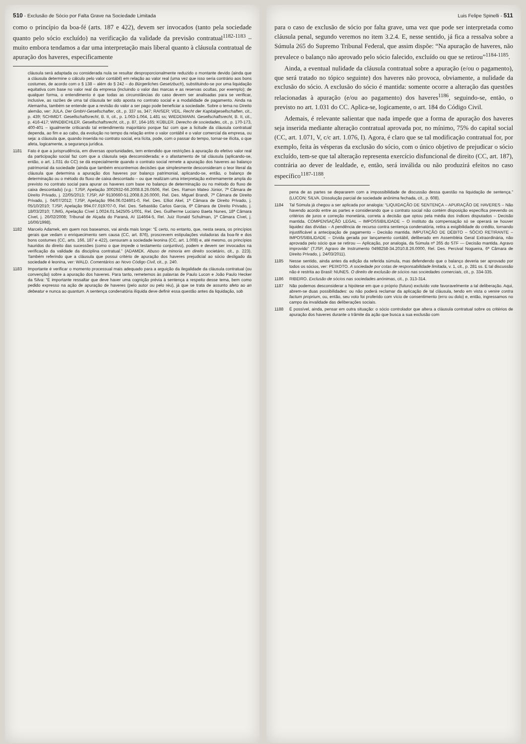510 - Exclusão de Sócio por Falta Grave na Sociedade Limitada
como o princípio da boa-fé (arts. 187 e 422), devem ser invocados (tanto pela sociedade quanto pelo sócio excluído) na verificação da validade da previsão contratual<sup>1182-1183</sup> – muito embora tendamos a dar uma interpretação mais liberal quanto à cláusula contratual de apuração dos haveres, especificamente
cláusula será adaptada ou considerada nula se resultar desproporcionalmente reduzido o montante devido (ainda que a cláusula determine o cálculo pelo valor contábil) em relação ao valor real (uma vez que isso seria contrário aos bons costumes, de acordo com o § 138 – além do § 242 – do Bürgerliches Gesetzbuch), substituindo-se por uma liquidação equitativa com base no valor real da empresa (incluindo o valor das marcas e as reservas ocultas, por exemplo); de qualquer forma, o entendimento é que todas as circunstâncias do caso devem ser analisadas para se verificar, inclusive, as razões de uma tal cláusula ter sido aposta no contrato social e a modalidade de pagamento. Ainda na Alemanha, também se entende que a revisão do valor a ser pago pode beneficiar a sociedade. Sobre o tema no Direito alemão, ver: JULA. Der GmbH-Gesellschafter, cit., p. 337 ss, 347; RAISER; VEIL. Recht der Kapitalgesellschaften, cit., p. 439; SCHMIDT. Gesellschaftsrecht, B. II, cit., p. 1.063-1.064, 1.481 ss; WIEDEMANN. Gesellschaftsrecht, B. II, cit., p. 416-417; WINDBICHLER. Gesellschaftsrecht, cit., p. 87, 164-165; KÜBLER. Derecho de sociedades, cit., p. 170-173, 400-401 – igualmente criticando tal entendimento majoritário porque faz com que a licitude da cláusula contratual dependa, ao fim e ao cabo, da evolução no tempo da relação entre o valor contábil e o valor comercial da empresa, ou seja: a cláusula que, quando inserida no contrato social, era lícita, pode, com o passar do tempo, tornar-se ilícita, o que afeta, logicamente, a segurança jurídica.
1181 Fato é que a jurisprudência, em diversas oportunidades, tem entendido que restrições à apuração do efetivo valor real da participação social faz com que a cláusula seja desconsiderada; e o afastamento de tal cláusula (aplicando-se, então, o art. 1.031 do CC) se dá especialmente quando o contrato social remete a apuração dos haveres ao balanço patrimonial da sociedade (ainda que também encontremos decisões que simplesmente desconsideram o teor literal da cláusula que determina a apuração dos haveres por balanço patrimonial, aplicando-se, então, o balanço de determinação ou o método do fluxo de caixa descontado – ou que realizam uma interpretação extremamente ampla do previsto no contrato social para apurar os haveres com base no balanço de determinação ou no método do fluxo de caixa descontado) (v.g.: TJSP, Apelação 3002932-66.2008.8.26.0506, Rel. Des. Ramon Mateo Júnior, 7ª Câmara de Direito Privado, j. 22/05/2013; TJSP, AP 9130660-51.2008.8.26.0000, Rel. Des. Miguel Brandi, 7ª Câmara de Direito Privado, j. 04/07/2012; TJSP, Apelação 994.06.024601-0, Rel. Des. Elliot Akel, 1ª Câmara de Direito Privado, j. 05/10/2010; TJSP, Apelação 994.07.019707-0, Rel. Des. Sebastião Carlos Garcia, 6ª Câmara de Direito Privado, j. 18/03/2010; TJMG, Apelação Cível 1.0024.01.542505-1/001, Rel. Des. Guilherme Luciano Baeta Nunes, 18ª Câmara Cível, j. 26/02/2008; Tribunal de Alçada do Paraná, AI 114664-5, Rel. Juiz Ronald Schulman, 1ª Câmara Cível, j. 16/06/1998).
1182 Marcelo Adamek, em quem nos baseamos, vai ainda mais longe: “É certo, no entanto, que, nesta seara, os princípios gerais que vedam o enriquecimento sem causa (CC, art. 876), proscrevem estipulações violadoras da boa-fé e dos bons costumes (CC, arts. 166, 187 e 422), censuram a sociedade leonina (CC, art. 1.008) e, até mesmo, os princípios hauridos do direito das sucessões (como o que impede o testamento conjuntivo), podem e devem ser invocados na verificação da validade da disciplina contratual.” (ADAMEK. Abuso de minoria em direito societário, cit., p. 223). Também referindo que a cláusula que possui critério de apuração dos haveres prejudicial ao sócio desligado da sociedade é leonina, ver: WALD. Comentários ao Novo Código Civil, cit., p. 240.
1183 Importante é verificar o momento processual mais adequado para a arguição da ilegalidade da cláusula contratual (ou convenção) sobre a apuração dos haveres. Para tanto, remetemos às palavras de Paulo Lucon e João Paulo Hecker da Silva: “É importante ressaltar que deve haver uma cognição prévia à sentença a respeito desse tema, bem como pedido expresso na ação de apuração de haveres (pelo autor ou pelo réu), já que se trata de assunto afeto ao an debeatur e nunca ao quantum. A sentença condenatória ilíquida deve definir essa questão antes da liquidação, sob
Luis Felipe Spinelli - 511
para o caso de exclusão de sócio por falta grave, uma vez que pode ser interpretada como cláusula penal, segundo veremos no item 3.2.4. E, nesse sentido, já fica a ressalva sobre a Súmula 265 do Supremo Tribunal Federal, que assim dispõe: “Na apuração de haveres, não prevalece o balanço não aprovado pelo sócio falecido, excluído ou que se retirou”<sup>1184-1185</sup>.
Ainda, a eventual nulidade da cláusula contratual sobre a apuração (e/ou o pagamento), que será tratado no tópico seguinte) dos haveres não provoca, obviamente, a nulidade da exclusão do sócio. A exclusão do sócio é mantida: somente ocorre a alteração das questões relacionadas à apuração (e/ou ao pagamento) dos haveres<sup>1186</sup>, seguindo-se, então, o previsto no art. 1.031 do CC. Aplica-se, logicamente, o art. 184 do Código Civil.
Ademais, é relevante salientar que nada impede que a forma de apuração dos haveres seja inserida mediante alteração contratual aprovada por, no mínimo, 75% do capital social (CC, art. 1.071, V, c/c art. 1.076, I). Agora, é claro que se tal modificação contratual for, por exemplo, feita às vésperas da exclusão do sócio, com o único objetivo de prejudicar o sócio excluído, tem-se que tal alteração representa exercício disfuncional de direito (CC, art. 187), contrária ao dever de lealdade, e, então, será inválida ou não produzirá efeitos no caso específico<sup>1187-1188</sup>.
pena de as partes se depararem com a impossibilidade de discussão dessa questão na liquidação de sentença.” (LUCON; SILVA. Dissolução parcial de sociedade anônima fechada, cit., p. 608).
1184 Tal Súmula já chegou a ser aplicada por analogia: “LIQUIDAÇÃO DE SENTENÇA – APURAÇÃO DE HAVERES – Não havendo acordo entre as partes e considerando que o contrato social não contém disposição específica prevendo os critérios de juros e correção monetária, correta a decisão que optou pela média dos índices disputados – Decisão mantida. COMPENSAÇÃO LEGAL – IMPOSSIBILIDADE – O instituto da compensação só se operará se houver liquidez das dívidas – A pendência de recurso contra sentença condenatória, retira a exigibilidade do crédito, tornando injustificável a antecipação de pagamento – Decisão mantida. IMPUTAÇÃO DE DÉBITO – SÓCIO RETIRANTE – IMPOSSIBILIDADE – Dívida gerada por lançamento contábil, deliberado em Assembléia Geral Extraordinária, não aprovada pelo sócio que se retirou — Aplicação, por analogia, da Súmula nº 265 do STF — Decisão mantida. Agravo improvido” (TJSP, Agravo de Instrumento 0498258-34.2010.8.26.0000, Rel. Des. Percival Nogueira, 6ª Câmara de Direito Privado, j. 24/03/2011).
1185 Nesse sentido, ainda antes da edição da referida súmula, mas defendendo que o balanço deveria ser aprovado por todos os sócios, ver: PEIXOTO. A sociedade por cotas de responsabilidade limitada, v. 1, cit., p. 281 ss. E tal discussão não é restrita ao Brasil: NUNES. O direito de exclusão de sócios nas sociedades comerciais, cit., p. 334-335.
1186 RIBEIRO. Exclusão de sócios nas sociedades anónimas, cit., p. 313-314.
1187 Não podemos desconsiderar a hipótese em que o próprio (futuro) excluído vote favoravelmente a tal deliberação. Aqui, abrem-se duas possibilidades: ou não poderá reclamar da aplicação de tal cláusula, tendo em vista o venire contra factum proprium, ou, então, seu voto foi proferido com vício de consentimento (erro ou dolo) e, então, ingressamos no campo da invalidade das deliberações sociais.
1188 É possível, ainda, pensar em outra situação: o sócio controlador que altera a cláusula contratual sobre os critérios de apuração dos haveres durante o trâmite da ação que busca a sua exclusão com